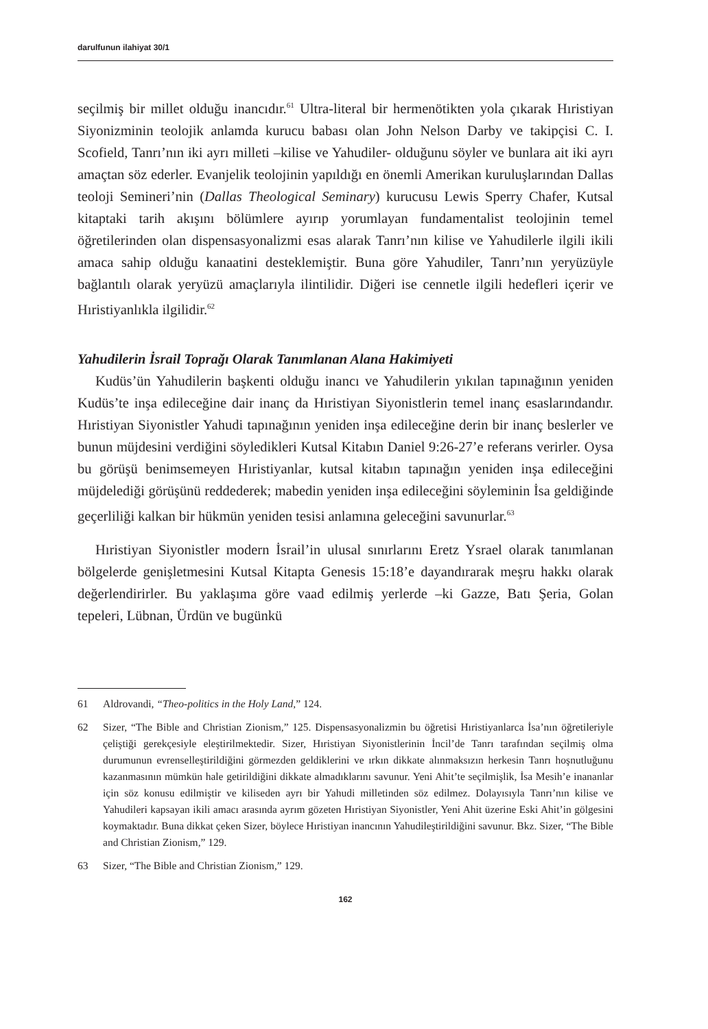darulfunun ilahiyat 30/1
seçilmiş bir millet olduğu inancıdır.<sup>61</sup> Ultra-literal bir hermenötikten yola çıkarak Hıristiyan Siyonizminin teolojik anlamda kurucu babası olan John Nelson Darby ve takipçisi C. I. Scofield, Tanrı’nın iki ayrı milleti –kilise ve Yahudiler- olduğunu söyler ve bunlara ait iki ayrı amaçtan söz ederler. Evanjelik teolojinin yapıldığı en önemli Amerikan kuruluşlarından Dallas teoloji Semineri’nin (Dallas Theological Seminary) kurucusu Lewis Sperry Chafer, Kutsal kitaptaki tarih akışını bölümlere ayırıp yorumlayan fundamentalist teolojinin temel öğretilerinden olan dispensasyonalizmi esas alarak Tanrı’nın kilise ve Yahudilerle ilgili ikili amaca sahip olduğu kanaatini desteklemiştir. Buna göre Yahudiler, Tanrı’nın yeryüzüyle bağlantılı olarak yeryüzü amaçlarıyla ilintilidir. Diğeri ise cennetle ilgili hedefleri içerir ve Hıristiyanlıkla ilgilidir.<sup>62</sup>
Yahudilerin İsrail Toprağı Olarak Tanımlanan Alana Hakimiyeti
Kudüs’ün Yahudilerin başkenti olduğu inancı ve Yahudilerin yıkılan tapınağının yeniden Kudüs’te inşa edileceğine dair inanç da Hıristiyan Siyonistlerin temel inanç esaslarındandır. Hıristiyan Siyonistler Yahudi tapınağının yeniden inşa edileceğine derin bir inanç beslerler ve bunun müjdesini verdiğini söyledikleri Kutsal Kitabın Daniel 9:26-27’e referans verirler. Oysa bu görüşü benimsemeyen Hıristiyanlar, kutsal kitabın tapınağın yeniden inşa edileceğini müjdelediği görüşünü reddederek; mabedin yeniden inşa edileceğini söyleminin İsa geldiğinde geçerliliği kalkan bir hükmün yeniden tesisi anlamına geleceğini savunurlar.<sup>63</sup>
Hıristiyan Siyonistler modern İsrail’in ulusal sınırlarını Eretz Ysrael olarak tanımlanan bölgelerde genişletmesini Kutsal Kitapta Genesis 15:18’e dayandırarak meşru hakkı olarak değerlendirirler. Bu yaklaşıma göre vaad edilmiş yerlerde –ki Gazze, Batı Şeria, Golan tepeleri, Lübnan, Ürdün ve bugünkü
61 Aldrovandi, “Theo-politics in the Holy Land,” 124.
62 Sizer, “The Bible and Christian Zionism,” 125. Dispensasyonalizmin bu öğretisi Hıristiyanlarca İsa’nın öğretileriyle çeliştiği gerekçesiyle eleştirilmektedir. Sizer, Hıristiyan Siyonistlerinin İncil’de Tanrı tarafından seçilmiş olma durumunun evrenselleştirildiğini görmezden geldiklerini ve ırkın dikkate alınmaksızın herkesin Tanrı hoşnutluğunu kazanmasının mümkün hale getirildiğini dikkate almadıklarını savunur. Yeni Ahit’te seçilmişlik, İsa Mesih’e inananlar için söz konusu edilmiştir ve kiliseden ayrı bir Yahudi milletinden söz edilmez. Dolayısıyla Tanrı’nın kilise ve Yahudileri kapsayan ikili amacı arasında ayrım gözeten Hıristiyan Siyonistler, Yeni Ahit üzerine Eski Ahit’in gölgesini koymaktadır. Buna dikkat çeken Sizer, böylece Hıristiyan inancının Yahudileştirildiğini savunur. Bkz. Sizer, “The Bible and Christian Zionism,” 129.
63 Sizer, “The Bible and Christian Zionism,” 129.
162